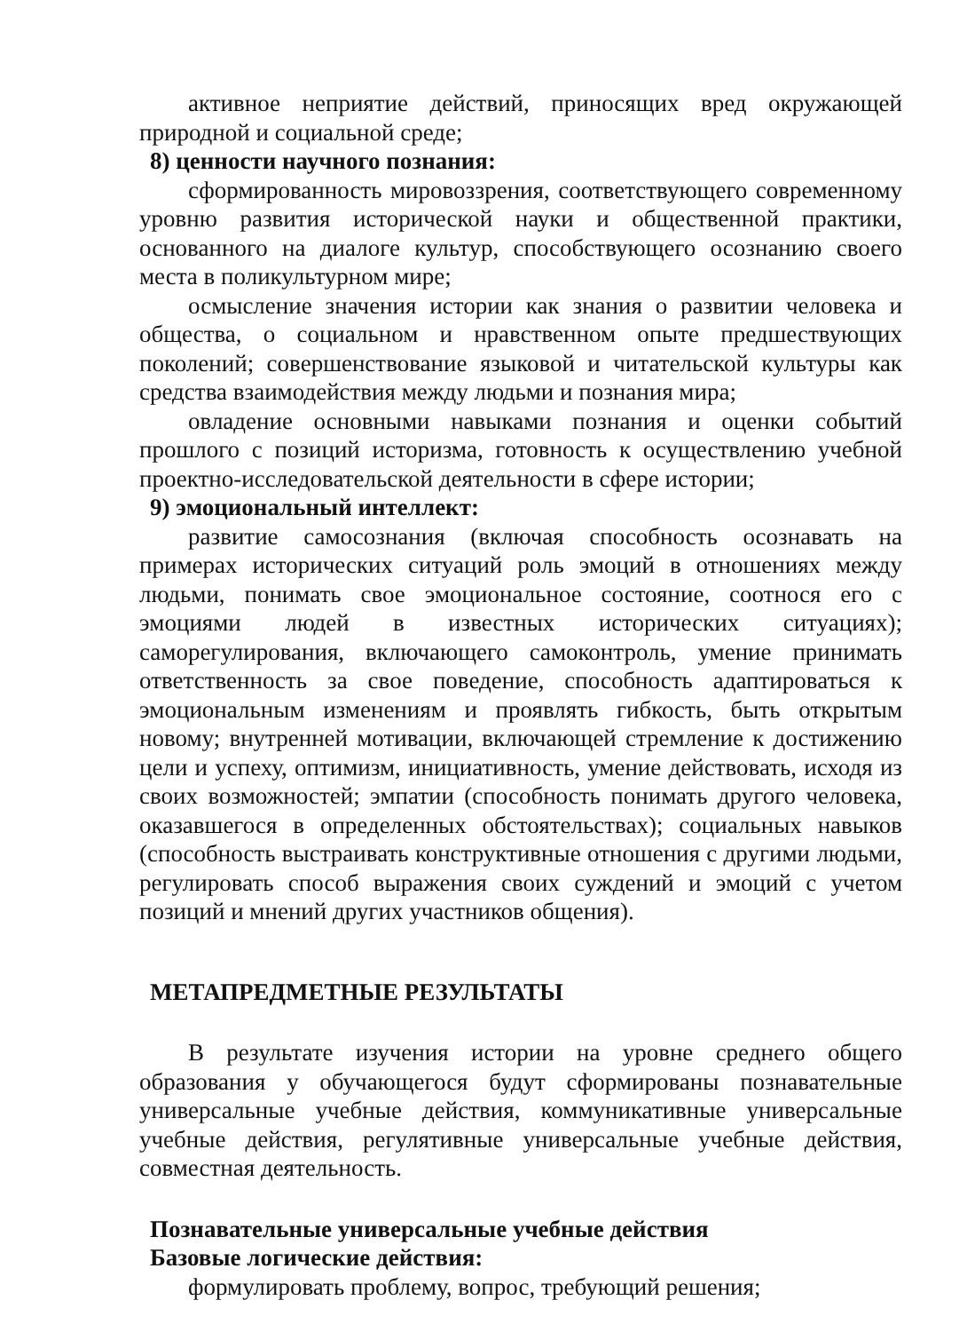активное неприятие действий, приносящих вред окружающей природной и социальной среде;
8) ценности научного познания:
сформированность мировоззрения, соответствующего современному уровню развития исторической науки и общественной практики, основанного на диалоге культур, способствующего осознанию своего места в поликультурном мире;
осмысление значения истории как знания о развитии человека и общества, о социальном и нравственном опыте предшествующих поколений; совершенствование языковой и читательской культуры как средства взаимодействия между людьми и познания мира;
овладение основными навыками познания и оценки событий прошлого с позиций историзма, готовность к осуществлению учебной проектно-исследовательской деятельности в сфере истории;
9) эмоциональный интеллект:
развитие самосознания (включая способность осознавать на примерах исторических ситуаций роль эмоций в отношениях между людьми, понимать свое эмоциональное состояние, соотнося его с эмоциями людей в известных исторических ситуациях); саморегулирования, включающего самоконтроль, умение принимать ответственность за свое поведение, способность адаптироваться к эмоциональным изменениям и проявлять гибкость, быть открытым новому; внутренней мотивации, включающей стремление к достижению цели и успеху, оптимизм, инициативность, умение действовать, исходя из своих возможностей; эмпатии (способность понимать другого человека, оказавшегося в определенных обстоятельствах); социальных навыков (способность выстраивать конструктивные отношения с другими людьми, регулировать способ выражения своих суждений и эмоций с учетом позиций и мнений других участников общения).
МЕТАПРЕДМЕТНЫЕ РЕЗУЛЬТАТЫ
В результате изучения истории на уровне среднего общего образования у обучающегося будут сформированы познавательные универсальные учебные действия, коммуникативные универсальные учебные действия, регулятивные универсальные учебные действия, совместная деятельность.
Познавательные универсальные учебные действия
Базовые логические действия:
формулировать проблему, вопрос, требующий решения;